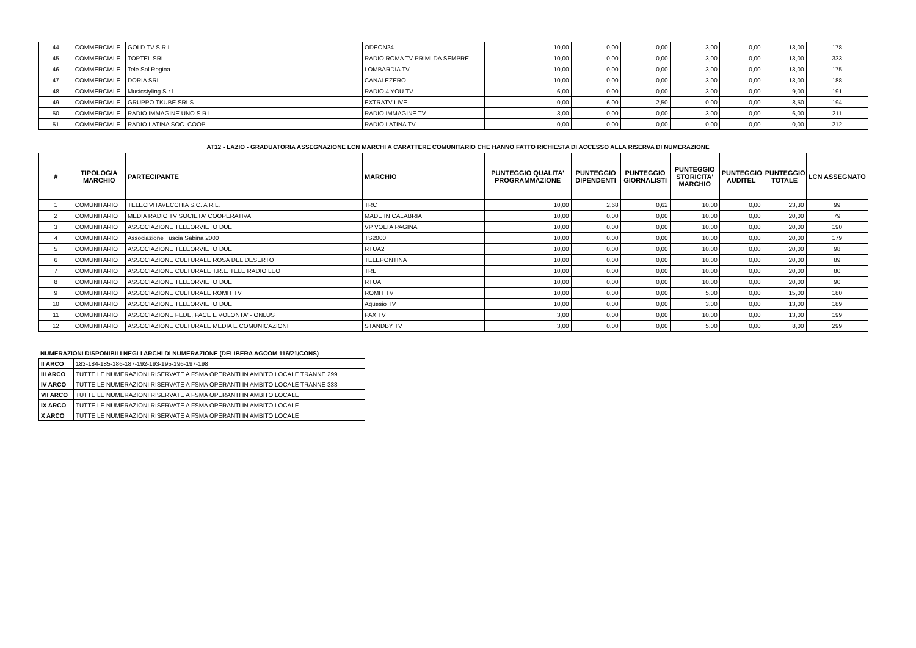| 44 | COMMERCIALE | GOLD TV S.R.L. | ODEON24 | 10,00 | 0,00 | 0,00 | 3,00 | 0,00 | 13,00 | 178 |
| 45 | COMMERCIALE | TOPTEL SRL | RADIO ROMA TV PRIMI DA SEMPRE | 10,00 | 0,00 | 0,00 | 3,00 | 0,00 | 13,00 | 333 |
| 46 | COMMERCIALE | Tele Sol Regina | LOMBARDIA TV | 10,00 | 0,00 | 0,00 | 3,00 | 0,00 | 13,00 | 175 |
| 47 | COMMERCIALE | DORIA SRL | CANALEZERO | 10,00 | 0,00 | 0,00 | 3,00 | 0,00 | 13,00 | 188 |
| 48 | COMMERCIALE | Musicstyling S.r.l. | RADIO 4 YOU TV | 6,00 | 0,00 | 0,00 | 3,00 | 0,00 | 9,00 | 191 |
| 49 | COMMERCIALE | GRUPPO TKUBE SRLS | EXTRATV LIVE | 0,00 | 6,00 | 2,50 | 0,00 | 0,00 | 8,50 | 194 |
| 50 | COMMERCIALE | RADIO IMMAGINE UNO S.R.L. | RADIO IMMAGINE TV | 3,00 | 0,00 | 0,00 | 3,00 | 0,00 | 6,00 | 211 |
| 51 | COMMERCIALE | RADIO LATINA SOC. COOP. | RADIO LATINA TV | 0,00 | 0,00 | 0,00 | 0,00 | 0,00 | 0,00 | 212 |
AT12 - LAZIO - GRADUATORIA ASSEGNAZIONE LCN MARCHI A CARATTERE COMUNITARIO CHE HANNO FATTO RICHIESTA DI ACCESSO ALLA RISERVA DI NUMERAZIONE
| # | TIPOLOGIA MARCHIO | PARTECIPANTE | MARCHIO | PUNTEGGIO QUALITA' PROGRAMMAZIONE | PUNTEGGIO DIPENDENTI | PUNTEGGIO GIORNALISTI | PUNTEGGIO STORICITA' MARCHIO | PUNTEGGIO AUDITEL | PUNTEGGIO TOTALE | LCN ASSEGNATO |
| --- | --- | --- | --- | --- | --- | --- | --- | --- | --- | --- |
| 1 | COMUNITARIO | TELECIVITAVECCHIA S.C. A R.L. | TRC | 10,00 | 2,68 | 0,62 | 10,00 | 0,00 | 23,30 | 99 |
| 2 | COMUNITARIO | MEDIA RADIO TV SOCIETA' COOPERATIVA | MADE IN CALABRIA | 10,00 | 0,00 | 0,00 | 10,00 | 0,00 | 20,00 | 79 |
| 3 | COMUNITARIO | ASSOCIAZIONE TELEORVIETO DUE | VP VOLTA PAGINA | 10,00 | 0,00 | 0,00 | 10,00 | 0,00 | 20,00 | 190 |
| 4 | COMUNITARIO | Associazione Tuscia Sabina 2000 | TS2000 | 10,00 | 0,00 | 0,00 | 10,00 | 0,00 | 20,00 | 179 |
| 5 | COMUNITARIO | ASSOCIAZIONE TELEORVIETO DUE | RTUA2 | 10,00 | 0,00 | 0,00 | 10,00 | 0,00 | 20,00 | 98 |
| 6 | COMUNITARIO | ASSOCIAZIONE CULTURALE ROSA DEL DESERTO | TELEPONTINA | 10,00 | 0,00 | 0,00 | 10,00 | 0,00 | 20,00 | 89 |
| 7 | COMUNITARIO | ASSOCIAZIONE CULTURALE T.R.L. TELE RADIO LEO | TRL | 10,00 | 0,00 | 0,00 | 10,00 | 0,00 | 20,00 | 80 |
| 8 | COMUNITARIO | ASSOCIAZIONE TELEORVIETO DUE | RTUA | 10,00 | 0,00 | 0,00 | 10,00 | 0,00 | 20,00 | 90 |
| 9 | COMUNITARIO | ASSOCIAZIONE CULTURALE ROMIT TV | ROMIT TV | 10,00 | 0,00 | 0,00 | 5,00 | 0,00 | 15,00 | 180 |
| 10 | COMUNITARIO | ASSOCIAZIONE TELEORVIETO DUE | Aquesio TV | 10,00 | 0,00 | 0,00 | 3,00 | 0,00 | 13,00 | 189 |
| 11 | COMUNITARIO | ASSOCIAZIONE FEDE, PACE E VOLONTA' - ONLUS | PAX TV | 3,00 | 0,00 | 0,00 | 10,00 | 0,00 | 13,00 | 199 |
| 12 | COMUNITARIO | ASSOCIAZIONE CULTURALE MEDIA E COMUNICAZIONI | STANDBY TV | 3,00 | 0,00 | 0,00 | 5,00 | 0,00 | 8,00 | 299 |
NUMERAZIONI DISPONIBILI NEGLI ARCHI DI NUMERAZIONE (DELIBERA AGCOM 116/21/CONS)
| II ARCO | 183-184-185-186-187-192-193-195-196-197-198 |
| III ARCO | TUTTE LE NUMERAZIONI RISERVATE A FSMA OPERANTI IN AMBITO LOCALE TRANNE 299 |
| IV ARCO | TUTTE LE NUMERAZIONI RISERVATE A FSMA OPERANTI IN AMBITO LOCALE TRANNE 333 |
| VII ARCO | TUTTE LE NUMERAZIONI RISERVATE A FSMA OPERANTI IN AMBITO LOCALE |
| IX ARCO | TUTTE LE NUMERAZIONI RISERVATE A FSMA OPERANTI IN AMBITO LOCALE |
| X ARCO | TUTTE LE NUMERAZIONI RISERVATE A FSMA OPERANTI IN AMBITO LOCALE |